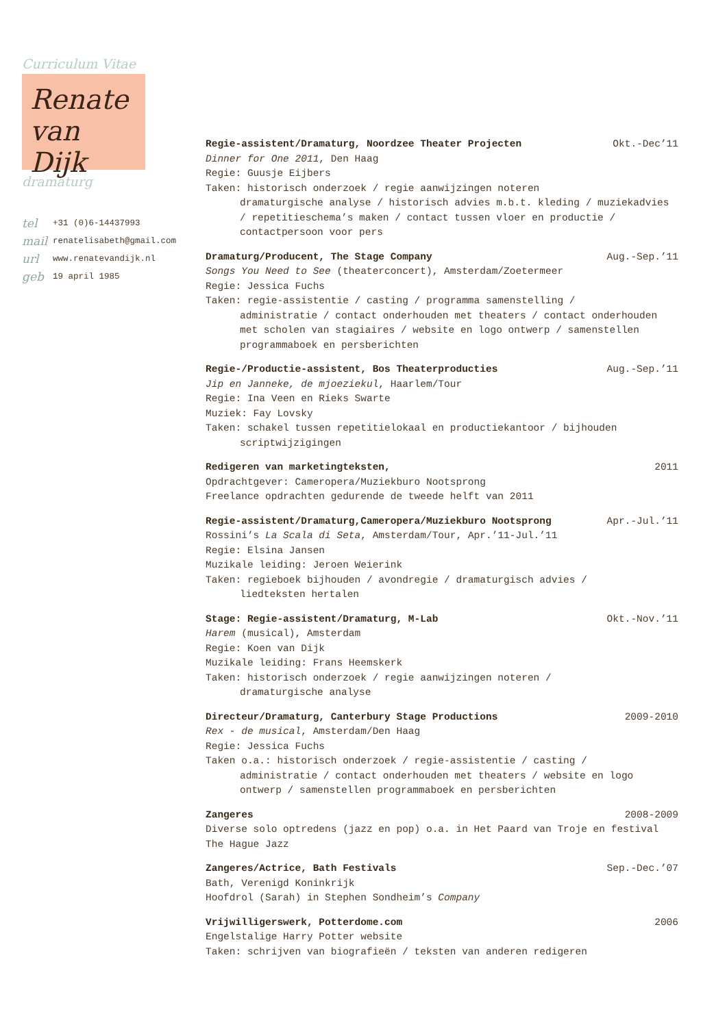Curriculum Vitae
Renate
van Dijk
dramaturg
tel +31 (0)6-14437993
mail renatelisabeth@gmail.com
url www.renatevandijk.nl
geb 19 april 1985
Regie-assistent/Dramaturg, Noordzee Theater Projecten Okt.-Dec’11
Dinner for One 2011, Den Haag
Regie: Guusje Eijbers
Taken: historisch onderzoek / regie aanwijzingen noteren
dramaturgische analyse / historisch advies m.b.t. kleding / muziekadvies / repetitieschema’s maken / contact tussen vloer en productie / contactpersoon voor pers
Dramaturg/Producent, The Stage Company Aug.-Sep.’11
Songs You Need to See (theaterconcert), Amsterdam/Zoetermeer
Regie: Jessica Fuchs
Taken: regie-assistentie / casting / programma samenstelling /
administratie / contact onderhouden met theaters / contact onderhouden met scholen van stagiaires / website en logo ontwerp / samenstellen programmaboek en persberichten
Regie-/Productie-assistent, Bos Theaterproducties Aug.-Sep.’11
Jip en Janneke, de mjoeziekul, Haarlem/Tour
Regie: Ina Veen en Rieks Swarte
Muziek: Fay Lovsky
Taken: schakel tussen repetitielokaal en productiekantoor / bijhouden
scriptwijzigingen
Redigeren van marketingteksten, 2011
Opdrachtgever: Cameropera/Muziekburo Nootsprong
Freelance opdrachten gedurende de tweede helft van 2011
Regie-assistent/Dramaturg,Cameropera/Muziekburo Nootsprong Apr.-Jul.’11
Rossini’s La Scala di Seta, Amsterdam/Tour, Apr.’11-Jul.’11
Regie: Elsina Jansen
Muzikale leiding: Jeroen Weierink
Taken: regieboek bijhouden / avondregie / dramaturgisch advies /
liedteksten hertalen
Stage: Regie-assistent/Dramaturg, M-Lab Okt.-Nov.’11
Harem (musical), Amsterdam
Regie: Koen van Dijk
Muzikale leiding: Frans Heemskerk
Taken: historisch onderzoek / regie aanwijzingen noteren /
dramaturgische analyse
Directeur/Dramaturg, Canterbury Stage Productions 2009-2010
Rex - de musical, Amsterdam/Den Haag
Regie: Jessica Fuchs
Taken o.a.: historisch onderzoek / regie-assistentie / casting /
administratie / contact onderhouden met theaters / website en logo ontwerp / samenstellen programmaboek en persberichten
Zangeres 2008-2009
Diverse solo optredens (jazz en pop) o.a. in Het Paard van Troje en festival The Hague Jazz
Zangeres/Actrice, Bath Festivals Sep.-Dec.’07
Bath, Verenigd Koninkrijk
Hoofdrol (Sarah) in Stephen Sondheim’s Company
Vrijwilligerswerk, Potterdome.com 2006
Engelstalige Harry Potter website
Taken: schrijven van biografieën / teksten van anderen redigeren